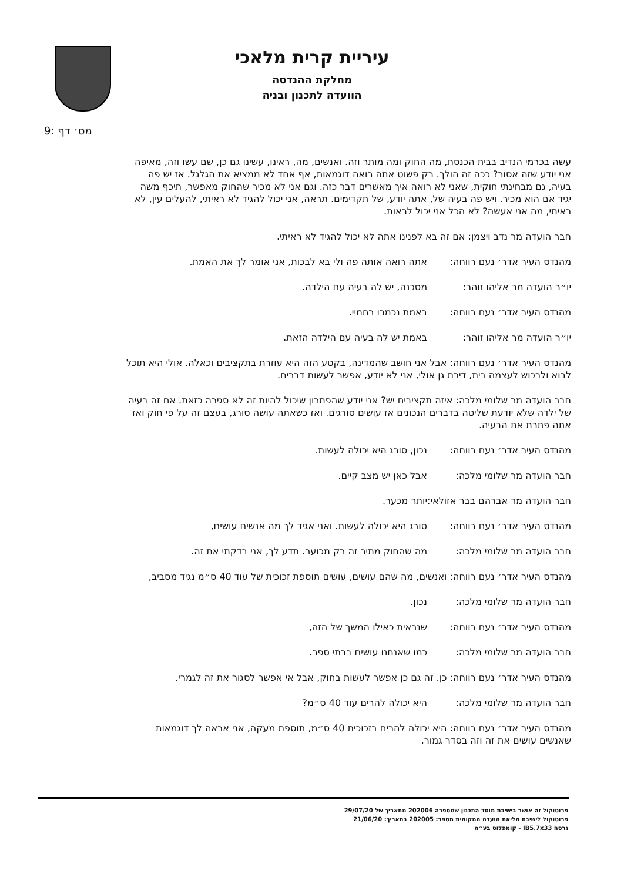עיריית קרית מלאכי
מחלקת ההנדסה
הוועדה לתכנון ובניה
מס׳ דף :9
עשה בכרמי הנדיב בבית הכנסת, מה החוק ומה מותר וזה. ואנשים, מה, ראינו, עשינו גם כן, שם עשו וזה, מאיפה אני יודע שזה אסור? ככה זה הולך. רק פשוט אתה רואה דוגמאות, אף אחד לא ממציא את הגלגל. אז יש פה בעיה, גם מבחינתי חוקית, שאני לא רואה איך מאשרים דבר כזה. וגם אני לא מכיר שהחוק מאפשר, תיכף משה יגיד אם הוא מכיר. ויש פה בעיה של, אתה יודע, של תקדימים. תראה, אני יכול להגיד לא ראיתי, להעלים עין, לא ראיתי, מה אני אעשה? לא הכל אני יכול לראות.
חבר הועדה מר נדב ויצמן: אם זה בא לפנינו אתה לא יכול להגיד לא ראיתי.
מהנדס העיר אדר׳ נעם רווחה: אתה רואה אותה פה ולי בא לבכות, אני אומר לך את האמת.
יו״ר הועדה מר אליהו זוהר: מסכנה, יש לה בעיה עם הילדה.
מהנדס העיר אדר׳ נעם רווחה: באמת נכמרו רחמיי.
יו״ר הועדה מר אליהו זוהר: באמת יש לה בעיה עם הילדה הזאת.
מהנדס העיר אדר׳ נעם רווחה: אבל אני חושב שהמדינה, בקטע הזה היא עוזרת בתקציבים וכאלה. אולי היא תוכל לבוא ולרכוש לעצמה בית, דירת גן אולי, אני לא יודע, אפשר לעשות דברים.
חבר הועדה מר שלומי מלכה: איזה תקציבים יש? אני יודע שהפתרון שיכול להיות זה לא סגירה כזאת. אם זה בעיה של ילדה שלא יודעת שליטה בדברים הנכונים אז עושים סורגים. ואז כשאתה עושה סורג, בעצם זה על פי חוק ואז אתה פתרת את הבעיה.
מהנדס העיר אדר׳ נעם רווחה: נכון, סורג היא יכולה לעשות.
חבר הועדה מר שלומי מלכה: אבל כאן יש מצב קיים.
חבר הועדה מר אברהם בבר אזולאי: יותר מכער.
מהנדס העיר אדר׳ נעם רווחה: סורג היא יכולה לעשות. ואני אגיד לך מה אנשים עושים,
חבר הועדה מר שלומי מלכה: מה שהחוק מתיר זה רק מכוער. תדע לך, אני בדקתי את זה.
מהנדס העיר אדר׳ נעם רווחה: ואנשים, מה שהם עושים, עושים תוספת זכוכית של עוד 40 ס״מ נגיד מסביב,
חבר הועדה מר שלומי מלכה: נכון.
מהנדס העיר אדר׳ נעם רווחה: שנראית כאילו המשך של הזה,
חבר הועדה מר שלומי מלכה: כמו שאנחנו עושים בבתי ספר.
מהנדס העיר אדר׳ נעם רווחה: כן. זה גם כן אפשר לעשות בחוק, אבל אי אפשר לסגור את זה לגמרי.
חבר הועדה מר שלומי מלכה: היא יכולה להרים עוד 40 ס״מ?
מהנדס העיר אדר׳ נעם רווחה: היא יכולה להרים בזכוכית 40 ס״מ, תוספת מעקה, אני אראה לך דוגמאות שאנשים עושים את זה וזה בסדר גמור.
פרוטוקול זה אושר בישיבת מוסד התכנון שמספרה 202006 מתאריך של 29/07/20
פרוטוקול לישיבת מליאת הועדה המקומית מספר: 202005 בתאריך: 21/06/20
גרסה IB5.7x33 - קומפלוט בע״מ